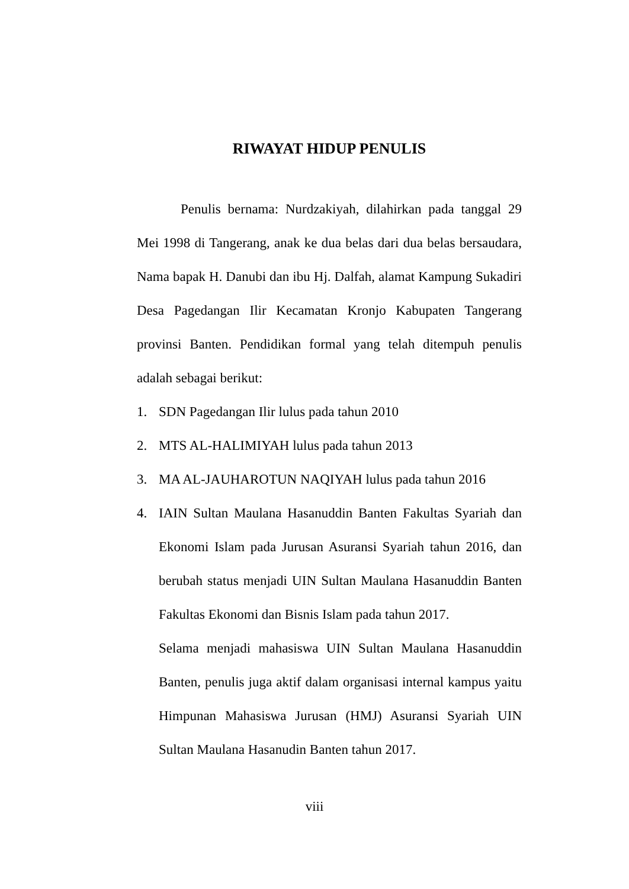RIWAYAT HIDUP PENULIS
Penulis bernama: Nurdzakiyah, dilahirkan pada tanggal 29 Mei 1998 di Tangerang, anak ke dua belas dari dua belas bersaudara, Nama bapak H. Danubi dan ibu Hj. Dalfah, alamat Kampung Sukadiri Desa Pagedangan Ilir Kecamatan Kronjo Kabupaten Tangerang provinsi Banten. Pendidikan formal yang telah ditempuh penulis adalah sebagai berikut:
1. SDN Pagedangan Ilir lulus pada tahun 2010
2. MTS AL-HALIMIYAH lulus pada tahun 2013
3. MA AL-JAUHAROTUN NAQIYAH lulus pada tahun 2016
4. IAIN Sultan Maulana Hasanuddin Banten Fakultas Syariah dan Ekonomi Islam pada Jurusan Asuransi Syariah tahun 2016, dan berubah status menjadi UIN Sultan Maulana Hasanuddin Banten Fakultas Ekonomi dan Bisnis Islam pada tahun 2017.
Selama menjadi mahasiswa UIN Sultan Maulana Hasanuddin Banten, penulis juga aktif dalam organisasi internal kampus yaitu Himpunan Mahasiswa Jurusan (HMJ) Asuransi Syariah UIN Sultan Maulana Hasanudin Banten tahun 2017.
viii